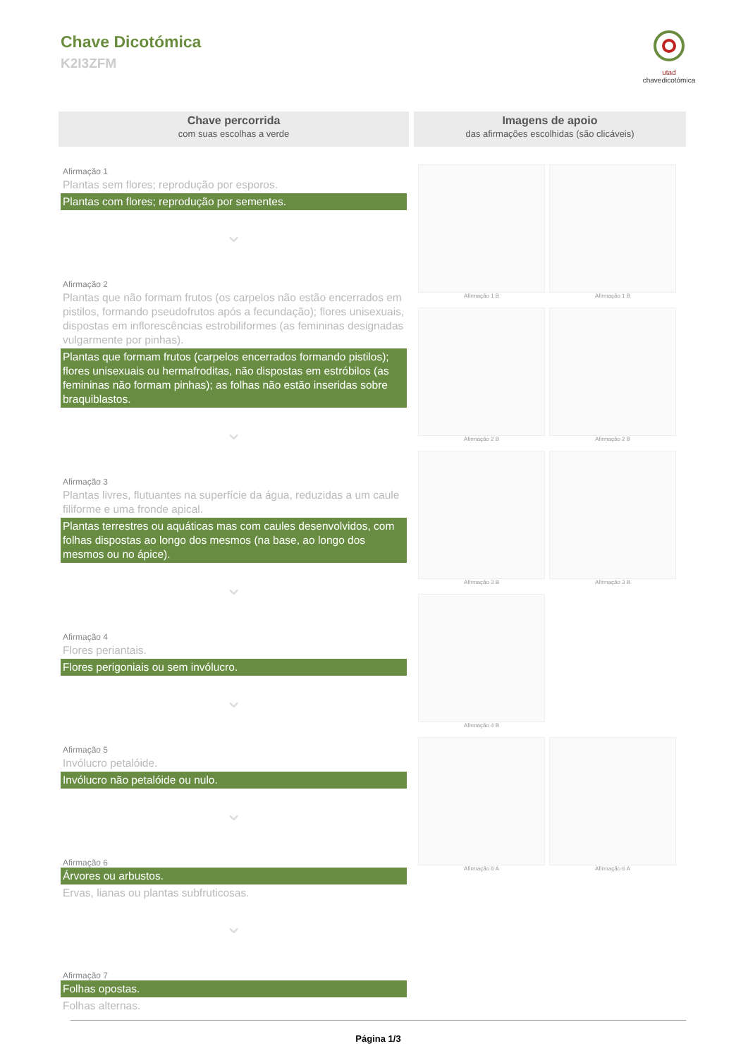Chave Dicotómica
K2I3ZFM
utad
chavedicotómica
Chave percorrida
com suas escolhas a verde
Afirmação 1
Plantas sem flores; reprodução por esporos.
Plantas com flores; reprodução por sementes.
⌄
Afirmação 2
Plantas que não formam frutos (os carpelos não estão encerrados em pistilos, formando pseudofrutos após a fecundação); flores unisexuais, dispostas em inflorescências estrobiliformes (as femininas designadas vulgarmente por pinhas).
Plantas que formam frutos (carpelos encerrados formando pistilos); flores unisexuais ou hermafroditas, não dispostas em estróbilos (as femininas não formam pinhas); as folhas não estão inseridas sobre braquiblastos.
⌄
Afirmação 3
Plantas livres, flutuantes na superfície da água, reduzidas a um caule filiforme e uma fronde apical.
Plantas terrestres ou aquáticas mas com caules desenvolvidos, com folhas dispostas ao longo dos mesmos (na base, ao longo dos mesmos ou no ápice).
⌄
Afirmação 4
Flores periantais.
Flores perigoniais ou sem invólucro.
⌄
Afirmação 5
Invólucro petalóide.
Invólucro não petalóide ou nulo.
⌄
Afirmação 6
Árvores ou arbustos.
Ervas, lianas ou plantas subfruticosas.
⌄
Afirmação 7
Folhas opostas.
Folhas alternas.
Imagens de apoio
das afirmações escolhidas (são clicáveis)
Afirmação 1 B
Afirmação 1 B
Afirmação 2 B
Afirmação 2 B
Afirmação 3 B
Afirmação 3 B
Afirmação 4 B
Afirmação 6 A
Afirmação 6 A
Página 1/3